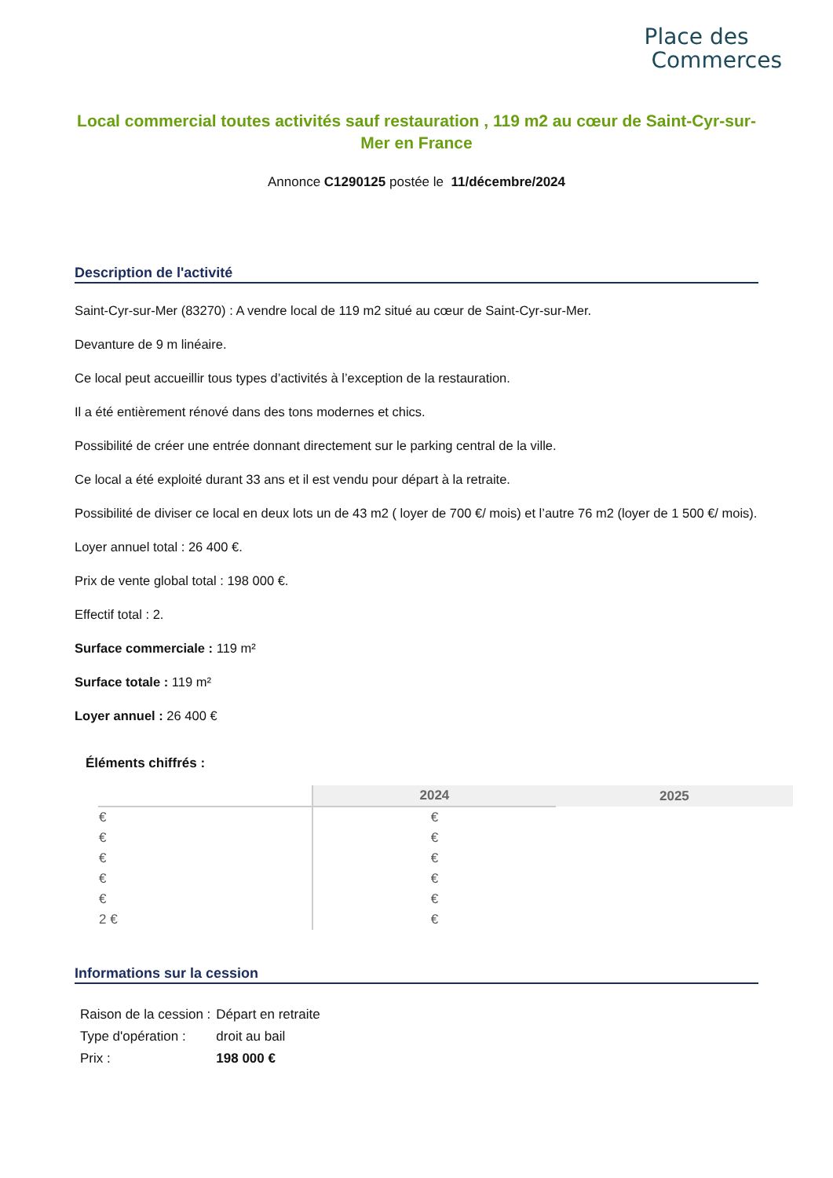Place des
Commerces
Local commercial toutes activités sauf restauration , 119 m2 au cœur de Saint-Cyr-sur-Mer en France
Annonce C1290125 postée le 11/décembre/2024
Description de l'activité
Saint-Cyr-sur-Mer (83270) : A vendre local de 119 m2 situé au cœur de Saint-Cyr-sur-Mer.
Devanture de 9 m linéaire.
Ce local peut accueillir tous types d’activités à l’exception de la restauration.
Il a été entièrement rénové dans des tons modernes et chics.
Possibilité de créer une entrée donnant directement sur le parking central de la ville.
Ce local a été exploité durant 33 ans et il est vendu pour départ à la retraite.
Possibilité de diviser ce local en deux lots un de 43 m2 ( loyer de 700 €/ mois) et l’autre 76 m2 (loyer de 1 500 €/ mois).
Loyer annuel total : 26 400 €.
Prix de vente global total : 198 000 €.
Effectif total : 2.
Surface commerciale : 119 m²
Surface totale : 119 m²
Loyer annuel : 26 400 €
Éléments chiffrés :
| | 2024 | 2025 |
| --- | --- | --- |
| € | € | |
| € | € | |
| € | € | |
| € | € | |
| € | € | |
| 2 € | € | |
Informations sur la cession
| Raison de la cession : | Départ en retraite |
| Type d'opération : | droit au bail |
| Prix : | 198 000 € |